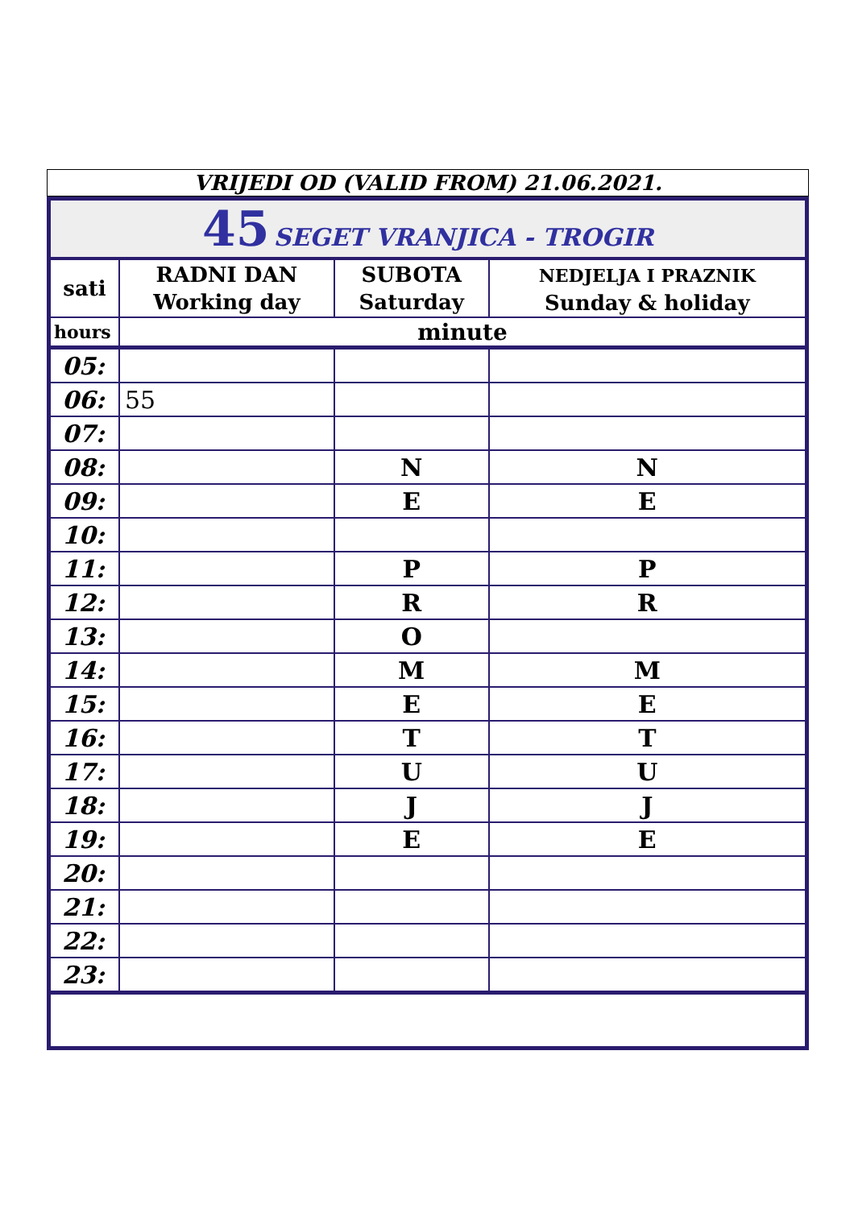VRIJEDI OD (VALID FROM) 21.06.2021.
| 45 SEGET VRANJICA - TROGIR | | | |
| sati | RADNI DAN Working day | SUBOTA Saturday | NEDJELJA I PRAZNIK Sunday & holiday |
| hours | minute | | |
| 05: | | | |
| 06: | 55 | | |
| 07: | | | |
| 08: | | N | N |
| 09: | | E | E |
| 10: | | | |
| 11: | | P | P |
| 12: | | R | R |
| 13: | | O | |
| 14: | | M | M |
| 15: | | E | E |
| 16: | | T | T |
| 17: | | U | U |
| 18: | | J | J |
| 19: | | E | E |
| 20: | | | |
| 21: | | | |
| 22: | | | |
| 23: | | | |